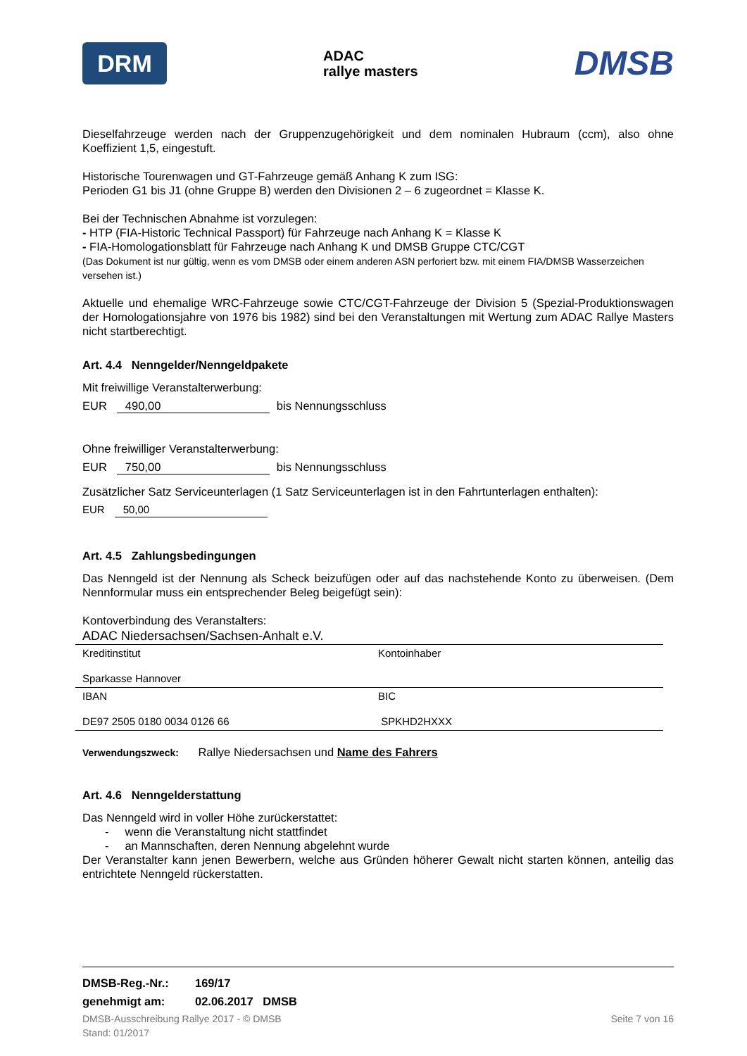DRM
ADAC
rallye masters
DMSB
Dieselfahrzeuge werden nach der Gruppenzugehörigkeit und dem nominalen Hubraum (ccm), also ohne Koeffizient 1,5, eingestuft.
Historische Tourenwagen und GT-Fahrzeuge gemäß Anhang K zum ISG:
Perioden G1 bis J1 (ohne Gruppe B) werden den Divisionen 2 – 6 zugeordnet = Klasse K.
Bei der Technischen Abnahme ist vorzulegen:
- HTP (FIA-Historic Technical Passport) für Fahrzeuge nach Anhang K = Klasse K
- FIA-Homologationsblatt für Fahrzeuge nach Anhang K und DMSB Gruppe CTC/CGT
(Das Dokument ist nur gültig, wenn es vom DMSB oder einem anderen ASN perforiert bzw. mit einem FIA/DMSB Wasserzeichen versehen ist.)
Aktuelle und ehemalige WRC-Fahrzeuge sowie CTC/CGT-Fahrzeuge der Division 5 (Spezial-Produktionswagen der Homologationsjahre von 1976 bis 1982) sind bei den Veranstaltungen mit Wertung zum ADAC Rallye Masters nicht startberechtigt.
Art. 4.4 Nenngelder/Nenngeldpakete
Mit freiwillige Veranstalterwerbung:
EUR 490,00 bis Nennungsschluss
Ohne freiwilliger Veranstalterwerbung:
EUR 750,00 bis Nennungsschluss
Zusätzlicher Satz Serviceunterlagen (1 Satz Serviceunterlagen ist in den Fahrtunterlagen enthalten):
EUR 50,00
Art. 4.5 Zahlungsbedingungen
Das Nenngeld ist der Nennung als Scheck beizufügen oder auf das nachstehende Konto zu überweisen. (Dem Nennformular muss ein entsprechender Beleg beigefügt sein):
Kontoverbindung des Veranstalters:
| ADAC Niedersachsen/Sachsen-Anhalt e.V. | |
| Kreditinstitut | Kontoinhaber |
| Sparkasse Hannover | |
| IBAN | BIC |
| DE97 2505 0180 0034 0126 66 | SPKHD2HXXX |
Verwendungszweck: Rallye Niedersachsen und Name des Fahrers
Art. 4.6 Nenngelderstattung
Das Nenngeld wird in voller Höhe zurückerstattet:
- wenn die Veranstaltung nicht stattfindet
- an Mannschaften, deren Nennung abgelehnt wurde
Der Veranstalter kann jenen Bewerbern, welche aus Gründen höherer Gewalt nicht starten können, anteilig das entrichtete Nenngeld rückerstatten.
DMSB-Reg.-Nr.: 169/17
genehmigt am: 02.06.2017 DMSB
DMSB-Ausschreibung Rallye 2017 - © DMSB
Stand: 01/2017
Seite 7 von 16